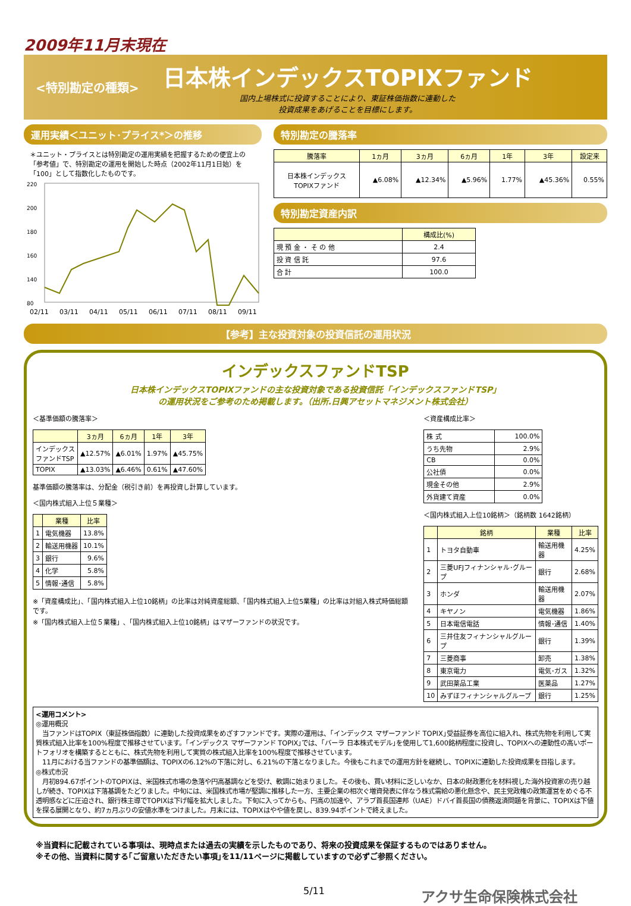2009年11月末現在
<特別勘定の種類>
日本株インデックスTOPIXファンド
国内上場株式に投資することにより、東証株価指数に連動した
投資成果をあげることを目標にします。
運用実績＜ユニット･プライス*＞の推移
＊ユニット・プライスとは特別勘定の運用実績を把握するための便宜上の「参考値」で、特別勘定の運用を開始した時点（2002年11月1日始）を「100」として指数化したものです。
220
200
180
160
140
80
02/11
03/11
04/11
05/11
06/11
07/11
08/11
09/11
特別勘定の騰落率
| 騰落率 | 1ヵ月 | 3ヵ月 | 6ヵ月 | 1年 | 3年 | 設定来 |
| --- | --- | --- | --- | --- | --- | --- |
| 日本株インデックス TOPIXファンド | ▲6.08% | ▲12.34% | ▲5.96% | 1.77% | ▲45.36% | 0.55% |
特別勘定資産内訳
| | 構成比(%) |
| --- | --- |
| 現 預 金 ・ そ の 他 | 2.4 |
| 投 資 信 託 | 97.6 |
| 合 計 | 100.0 |
【参考】主な投資対象の投資信託の運用状況
インデックスファンドTSP
日本株インデックスTOPIXファンドの主な投資対象である投資信託「インデックスファンドTSP」
の運用状況をご参考のため掲載します。（出所.日興アセットマネジメント株式会社）
＜基準価額の騰落率＞
| | 3ヵ月 | 6ヵ月 | 1年 | 3年 |
| --- | --- | --- | --- | --- |
| インデックス ファンドTSP | ▲12.57% | ▲6.01% | 1.97% | ▲45.75% |
| TOPIX | ▲13.03% | ▲6.46% | 0.61% | ▲47.60% |
基準価額の騰落率は、分配金（税引き前）を再投資し計算しています。
＜国内株式組入上位５業種＞
| | 業種 | 比率 |
| --- | --- | --- |
| 1 | 電気機器 | 13.8% |
| 2 | 輸送用機器 | 10.1% |
| 3 | 銀行 | 9.6% |
| 4 | 化学 | 5.8% |
| 5 | 情報･通信 | 5.8% |
※「資産構成比」、「国内株式組入上位10銘柄」の比率は対純資産総額、「国内株式組入上位5業種」の比率は対組入株式時価総額です。
※「国内株式組入上位５業種」､「国内株式組入上位10銘柄」はマザーファンドの状況です。
＜資産構成比率＞
| 株 式 | 100.0% |
| うち先物 | 2.9% |
| CB | 0.0% |
| 公社債 | 0.0% |
| 現金その他 | 2.9% |
| 外貨建て資産 | 0.0% |
＜国内株式組入上位10銘柄＞（銘柄数 1642銘柄）
| | 銘柄 | 業種 | 比率 |
| --- | --- | --- | --- |
| 1 | トヨタ自動車 | 輸送用機器 | 4.25% |
| 2 | 三菱UFJフィナンシャル･グループ | 銀行 | 2.68% |
| 3 | ホンダ | 輸送用機器 | 2.07% |
| 4 | キヤノン | 電気機器 | 1.86% |
| 5 | 日本電信電話 | 情報･通信 | 1.40% |
| 6 | 三井住友フィナンシャルグループ | 銀行 | 1.39% |
| 7 | 三菱商事 | 卸売 | 1.38% |
| 8 | 東京電力 | 電気･ガス | 1.32% |
| 9 | 武田薬品工業 | 医薬品 | 1.27% |
| 10 | みずほフィナンシャルグループ | 銀行 | 1.25% |
<運用コメント>
◎運用概況
　当ファンドはTOPIX（東証株価指数）に連動した投資成果をめざすファンドです。実際の運用は、｢インデックス マザーファンド TOPIX｣受益証券を高位に組入れ、株式先物を利用して実質株式組入比率を100%程度で推移させています。｢インデックス マザーファンド TOPIX｣では、｢バーラ 日本株式モデル｣を使用して1,600銘柄程度に投資し、TOPIXへの連動性の高いポートフォリオを構築するとともに、株式先物を利用して実質の株式組入比率を100%程度で推移させています。
　11月における当ファンドの基準価額は、TOPIXの6.12%の下落に対し、6.21%の下落となりました。今後もこれまでの運用方針を継続し、TOPIXに連動した投資成果を目指します。
◎株式市況
　月初894.67ポイントのTOPIXは、米国株式市場の急落や円高基調などを受け、軟調に始まりました。その後も、買い材料に乏しいなか、日本の財政悪化を材料視した海外投資家の売り越しが続き、TOPIXは下落基調をたどりました。中旬には、米国株式市場が堅調に推移した一方、主要企業の相次ぐ増資発表に伴なう株式需給の悪化懸念や、民主党政権の政策運営をめぐる不透明感などに圧迫され、銀行株主導でTOPIXは下げ幅を拡大しました。下旬に入ってからも、円高の加速や、アラブ首長国連邦（UAE）ドバイ首長国の債務返済問題を背景に、TOPIXは下値を探る展開となり、約7ヵ月ぶりの安値水準をつけました。月末には、TOPIXはやや値を戻し、839.94ポイントで終えました。
※当資料に記載されている事項は、現時点または過去の実績を示したものであり、将来の投資成果を保証するものではありません。
※その他、当資料に関する｢ご留意いただきたい事項｣を11/11ページに掲載していますので必ずご参照ください。
5/11 アクサ生命保険株式会社